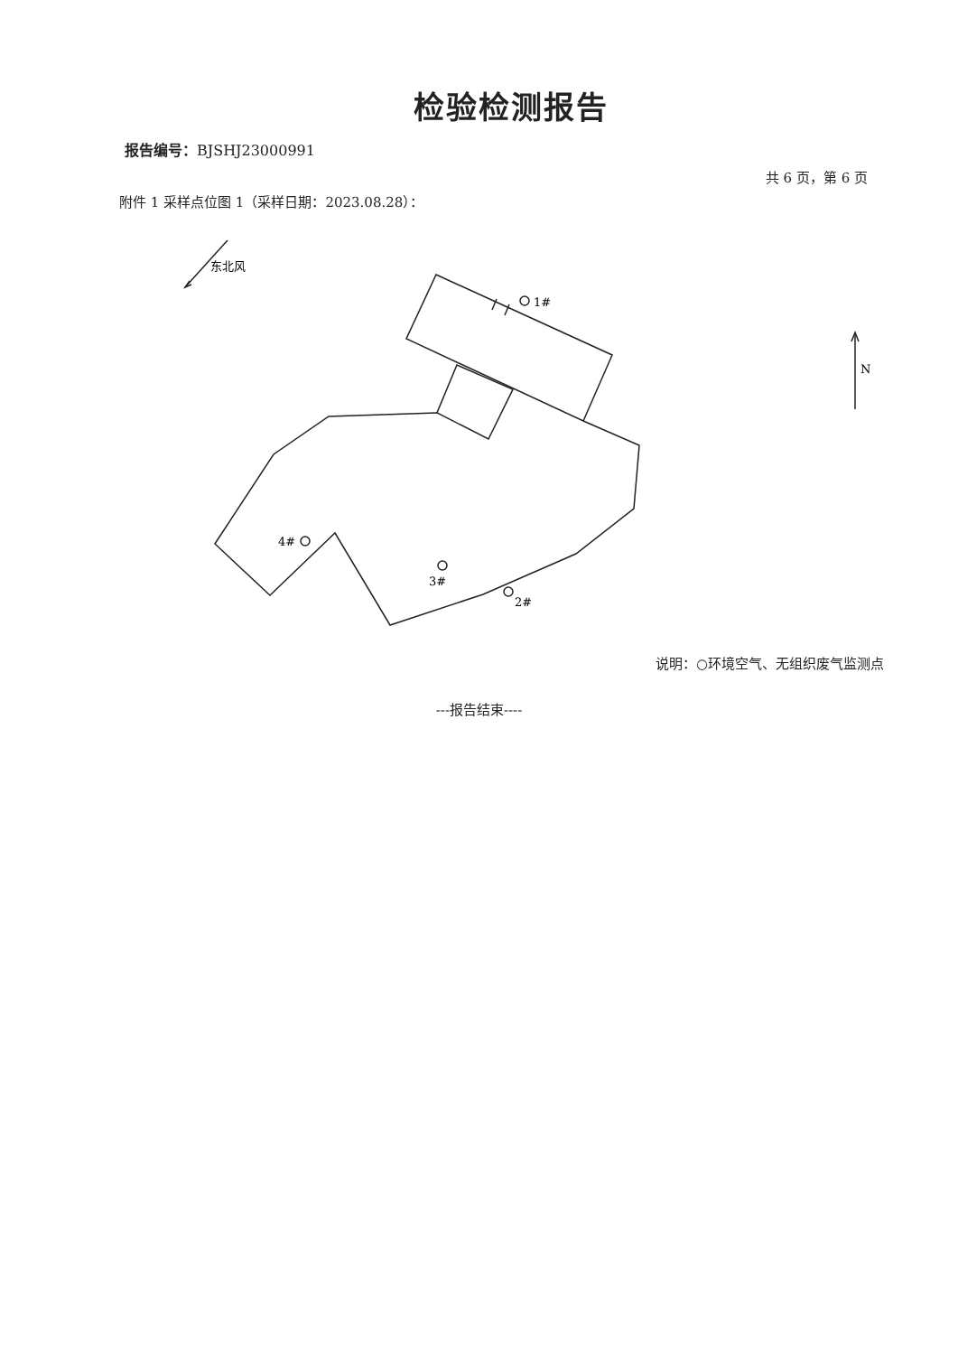检验检测报告
报告编号：BJSHJ23000991
共 6 页，第 6 页
附件 1 采样点位图 1（采样日期：2023.08.28）：
东北风
1#
4#
3#
2#
N
说明：○环境空气、无组织废气监测点
---报告结束----